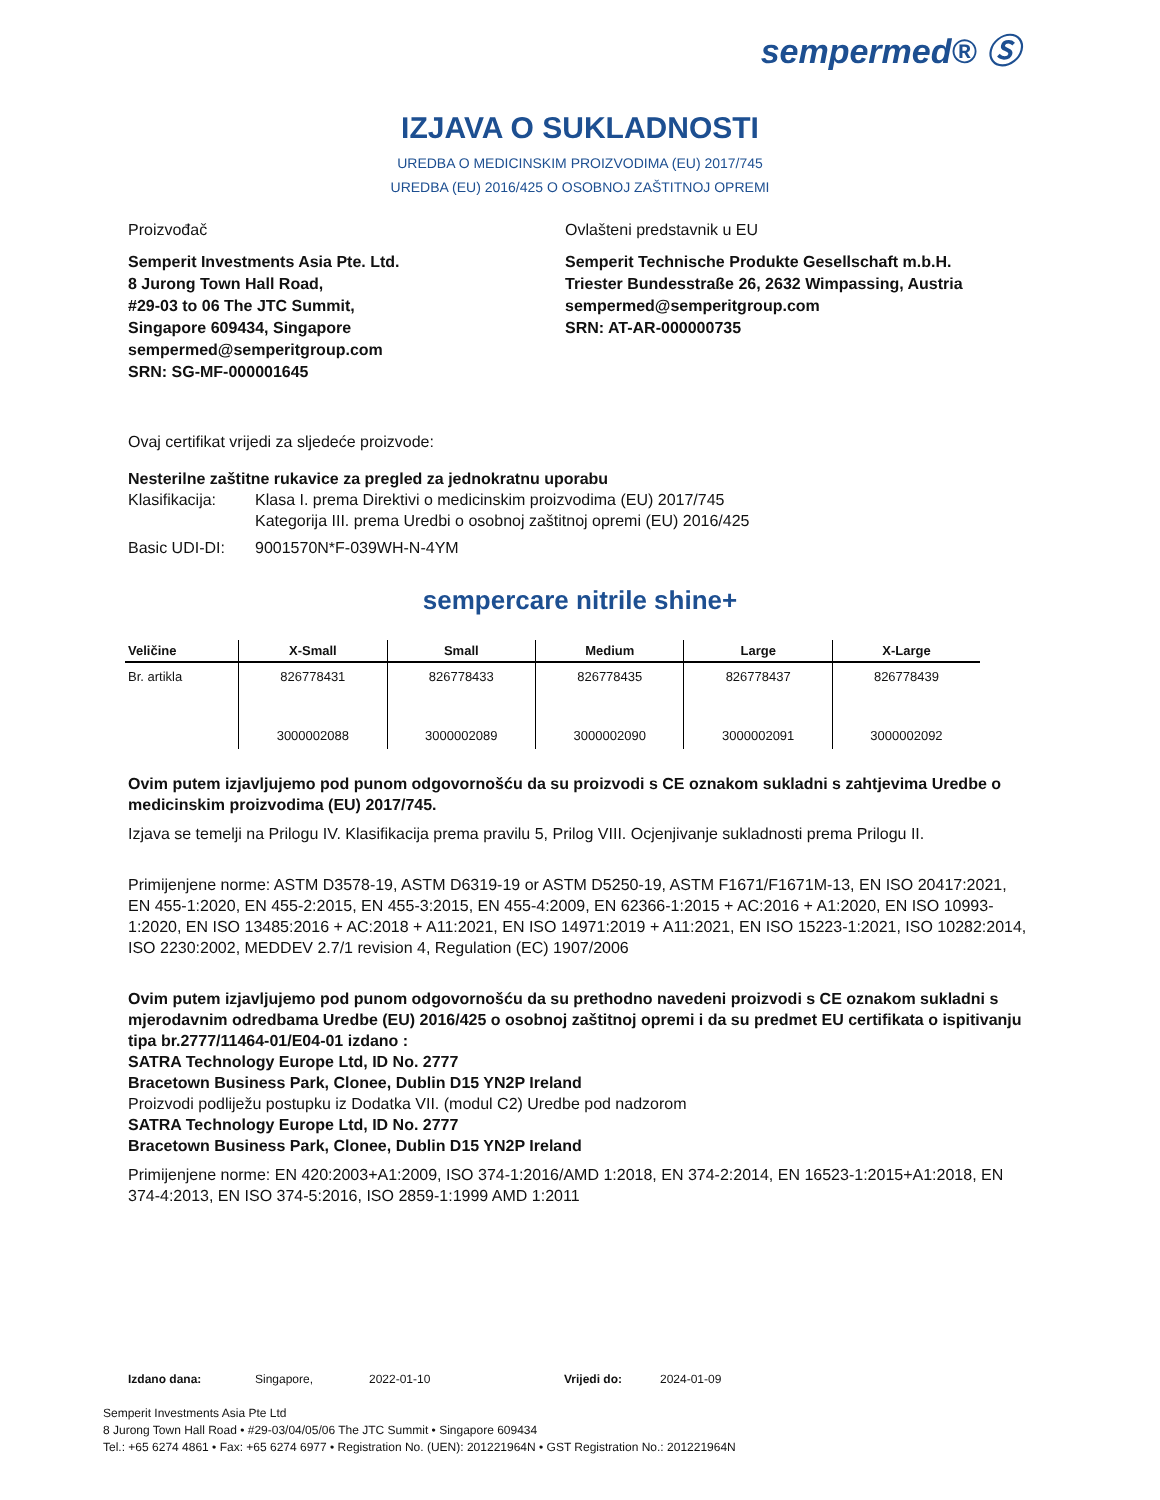sempermed® Ⓢ
IZJAVA O SUKLADNOSTI
UREDBA O MEDICINSKIM PROIZVODIMA (EU) 2017/745
UREDBA (EU) 2016/425 O OSOBNOJ ZAŠTITNOJ OPREMI
Proizvođač Ovlašteni predstavnik u EU
Semperit Investments Asia Pte. Ltd.
8 Jurong Town Hall Road,
#29-03 to 06 The JTC Summit,
Singapore 609434, Singapore
sempermed@semperitgroup.com
SRN: SG-MF-000001645
Semperit Technische Produkte Gesellschaft m.b.H.
Triester Bundesstraße 26, 2632 Wimpassing, Austria
sempermed@semperitgroup.com
SRN: AT-AR-000000735
Ovaj certifikat vrijedi za sljedeće proizvode:
Nesterilne zaštitne rukavice za pregled za jednokratnu uporabu
Klasifikacija: Klasa I. prema Direktivi o medicinskim proizvodima (EU) 2017/745
Kategorija III. prema Uredbi o osobnoj zaštitnoj opremi (EU) 2016/425
Basic UDI-DI: 9001570N*F-039WH-N-4YM
sempercare nitrile shine+
| Veličine | X-Small | Small | Medium | Large | X-Large |
| --- | --- | --- | --- | --- | --- |
| Br. artikla | 826778431 | 826778433 | 826778435 | 826778437 | 826778439 |
| | 3000002088 | 3000002089 | 3000002090 | 3000002091 | 3000002092 |
Ovim putem izjavljujemo pod punom odgovornošću da su proizvodi s CE oznakom sukladni s zahtjevima Uredbe o medicinskim proizvodima (EU) 2017/745.
Izjava se temelji na Prilogu IV. Klasifikacija prema pravilu 5, Prilog VIII. Ocjenjivanje sukladnosti prema Prilogu II.
Primijenjene norme: ASTM D3578-19, ASTM D6319-19 or ASTM D5250-19, ASTM F1671/F1671M-13, EN ISO 20417:2021, EN 455-1:2020, EN 455-2:2015, EN 455-3:2015, EN 455-4:2009, EN 62366-1:2015 + AC:2016 + A1:2020, EN ISO 10993-1:2020, EN ISO 13485:2016 + AC:2018 + A11:2021, EN ISO 14971:2019 + A11:2021, EN ISO 15223-1:2021, ISO 10282:2014, ISO 2230:2002, MEDDEV 2.7/1 revision 4, Regulation (EC) 1907/2006
Ovim putem izjavljujemo pod punom odgovornošću da su prethodno navedeni proizvodi s CE oznakom sukladni s mjerodavnim odredbama Uredbe (EU) 2016/425 o osobnoj zaštitnoj opremi i da su predmet EU certifikata o ispitivanju tipa br.2777/11464-01/E04-01 izdano :
SATRA Technology Europe Ltd, ID No. 2777
Bracetown Business Park, Clonee, Dublin D15 YN2P Ireland
Proizvodi podliježu postupku iz Dodatka VII. (modul C2) Uredbe pod nadzorom
SATRA Technology Europe Ltd, ID No. 2777
Bracetown Business Park, Clonee, Dublin D15 YN2P Ireland
Primijenjene norme: EN 420:2003+A1:2009, ISO 374-1:2016/AMD 1:2018, EN 374-2:2014, EN 16523-1:2015+A1:2018, EN 374-4:2013, EN ISO 374-5:2016, ISO 2859-1:1999 AMD 1:2011
Izdano dana: Singapore, 2022-01-10 Vrijedi do: 2024-01-09
Semperit Investments Asia Pte Ltd
8 Jurong Town Hall Road • #29-03/04/05/06 The JTC Summit • Singapore 609434
Tel.: +65 6274 4861 • Fax: +65 6274 6977 • Registration No. (UEN): 201221964N • GST Registration No.: 201221964N